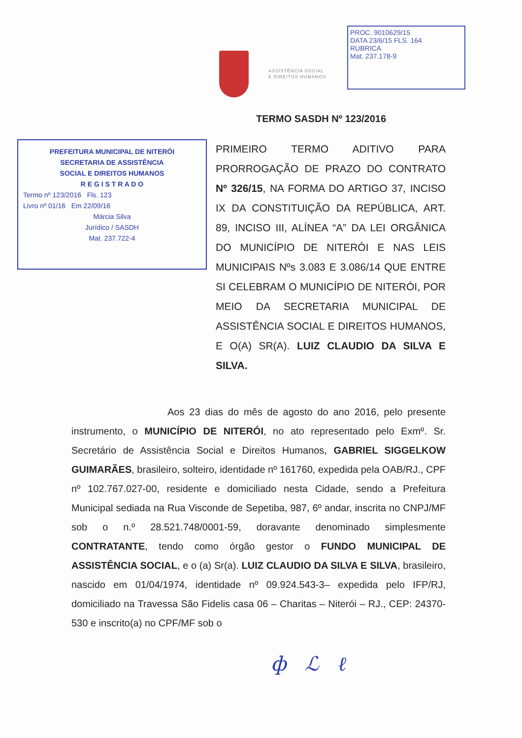ASSISTÊNCIA SOCIAL
E DIREITOS HUMANOS
PROC. 9010629/15
DATA 23/6/15 FLS. 164
RUBRICA
Mat. 237.178-9
TERMO SASDH Nº 123/2016
PREFEITURA MUNICIPAL DE NITERÓI
SECRETARIA DE ASSISTÊNCIA
SOCIAL E DIREITOS HUMANOS
R E G I S T R A D O
Termo nº 123/2016 Fls. 123
Livro nº 01/16 Em 22/09/16
Márcia Silva
Jurídico / SASDH
Mat. 237.722-4
PRIMEIRO TERMO ADITIVO PARA PRORROGAÇÃO DE PRAZO DO CONTRATO Nº 326/15, NA FORMA DO ARTIGO 37, INCISO IX DA CONSTITUIÇÃO DA REPÚBLICA, ART. 89, INCISO III, ALÍNEA “A” DA LEI ORGÂNICA DO MUNICÍPIO DE NITERÓI E NAS LEIS MUNICIPAIS Nºs 3.083 E 3.086/14 QUE ENTRE SI CELEBRAM O MUNICÍPIO DE NITERÓI, POR MEIO DA SECRETARIA MUNICIPAL DE ASSISTÊNCIA SOCIAL E DIREITOS HUMANOS, E O(A) SR(A). LUIZ CLAUDIO DA SILVA E SILVA.
Aos 23 dias do mês de agosto do ano 2016, pelo presente instrumento, o MUNICÍPIO DE NITERÓI, no ato representado pelo Exmº. Sr. Secretário de Assistência Social e Direitos Humanos, GABRIEL SIGGELKOW GUIMARÃES, brasileiro, solteiro, identidade nº 161760, expedida pela OAB/RJ., CPF nº 102.767.027-00, residente e domiciliado nesta Cidade, sendo a Prefeitura Municipal sediada na Rua Visconde de Sepetiba, 987, 6º andar, inscrita no CNPJ/MF sob o n.º 28.521.748/0001-59, doravante denominado simplesmente CONTRATANTE, tendo como órgão gestor o FUNDO MUNICIPAL DE ASSISTÊNCIA SOCIAL, e o (a) Sr(a). LUIZ CLAUDIO DA SILVA E SILVA, brasileiro, nascido em 01/04/1974, identidade nº 09.924.543-3– expedida pelo IFP/RJ, domiciliado na Travessa São Fidelis casa 06 – Charitas – Niterói – RJ., CEP: 24370-530 e inscrito(a) no CPF/MF sob o
ф ℒ ℓ